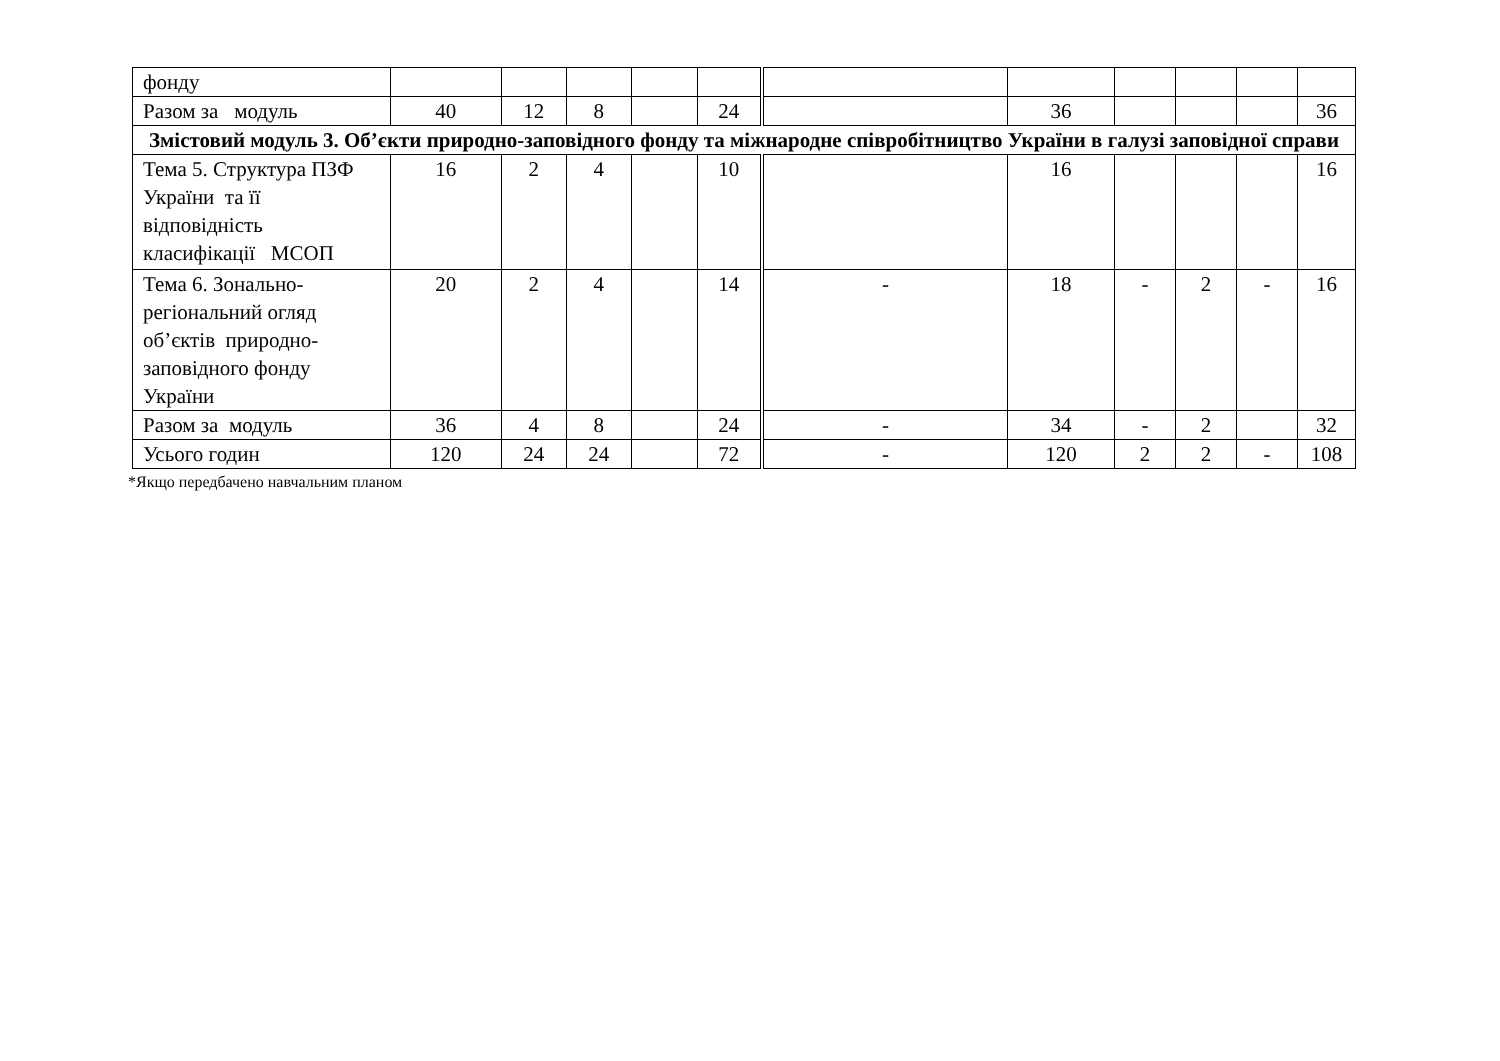| фонду | | | | | | | | | | | |
| Разом за модуль | 40 | 12 | 8 | | 24 | | 36 | | | | 36 |
| Змістовий модуль 3. Об’єкти природно-заповідного фонду та міжнародне співробітництво України в галузі заповідної справи | | | | | | | | | | | |
| Тема 5. Структура ПЗФ України та її відповідність класифікації МСОП | 16 | 2 | 4 | | 10 | | 16 | | | | 16 |
| Тема 6. Зонально-регіональний огляд об’єктів природно-заповідного фонду України | 20 | 2 | 4 | | 14 | - | 18 | - | 2 | - | 16 |
| Разом за модуль | 36 | 4 | 8 | | 24 | - | 34 | - | 2 | | 32 |
| Усього годин | 120 | 24 | 24 | | 72 | - | 120 | 2 | 2 | - | 108 |
*Якщо передбачено навчальним планом